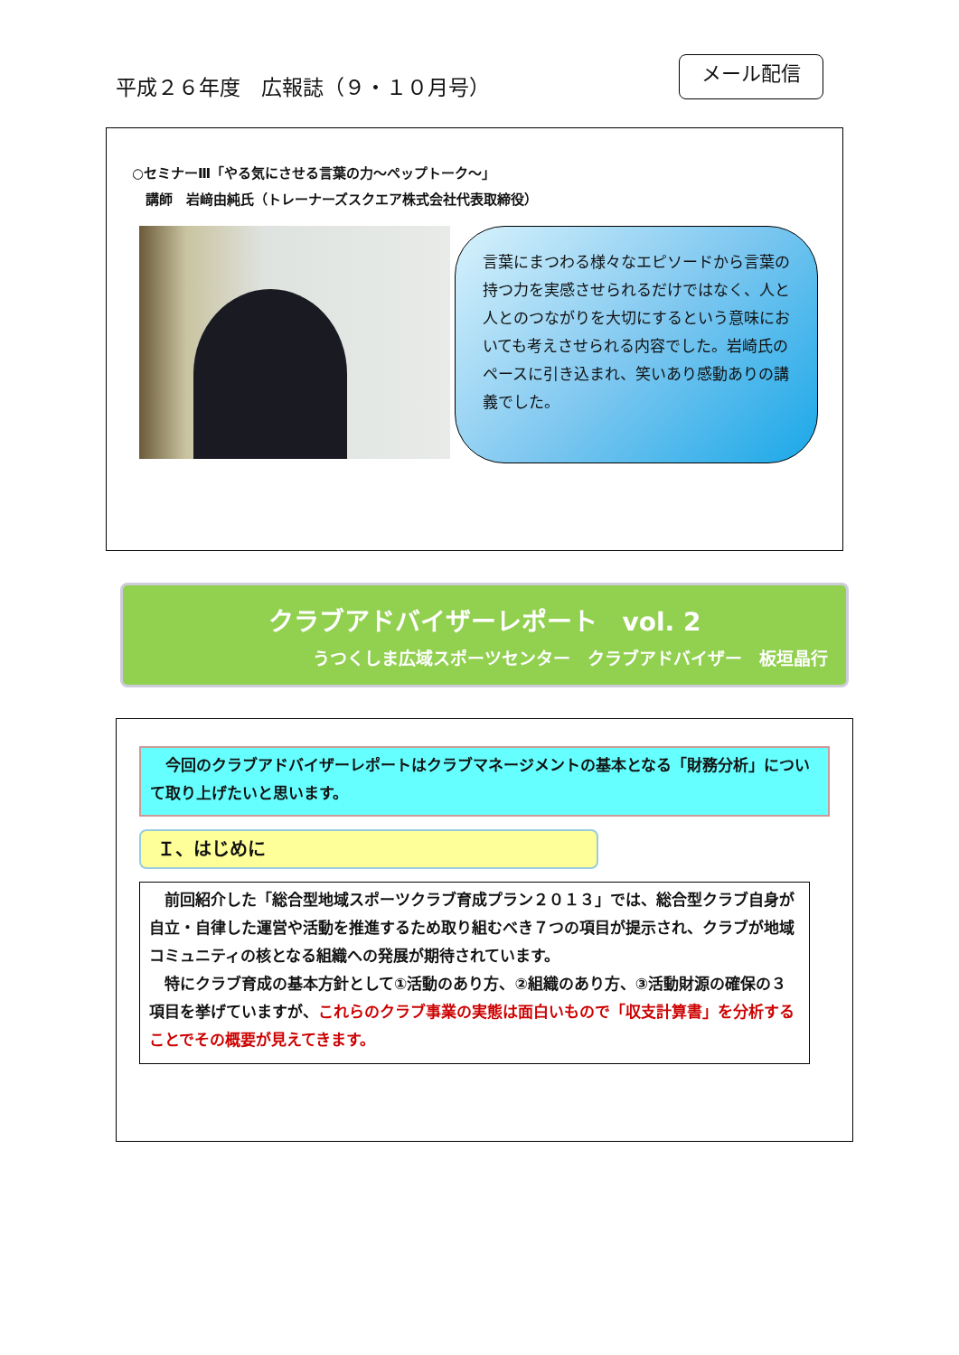平成２６年度　広報誌（９・１０月号）
メール配信
○セミナーⅢ「やる気にさせる言葉の力～ペップトーク～」
　講師　岩﨑由純氏（トレーナーズスクエア株式会社代表取締役）
言葉にまつわる様々なエピソードから言葉の持つ力を実感させられるだけではなく、人と人とのつながりを大切にするという意味においても考えさせられる内容でした。岩崎氏のペースに引き込まれ、笑いあり感動ありの講義でした。
クラブアドバイザーレポート　vol. 2
うつくしま広域スポーツセンター　クラブアドバイザー　板垣晶行
　今回のクラブアドバイザーレポートはクラブマネージメントの基本となる「財務分析」について取り上げたいと思います。
Ｉ、はじめに
　前回紹介した「総合型地域スポーツクラブ育成プラン２０１３」では、総合型クラブ自身が自立・自律した運営や活動を推進するため取り組むべき７つの項目が提示され、クラブが地域コミュニティの核となる組織への発展が期待されています。
　特にクラブ育成の基本方針として①活動のあり方、②組織のあり方、③活動財源の確保の３項目を挙げていますが、これらのクラブ事業の実態は面白いもので「収支計算書」を分析することでその概要が見えてきます。